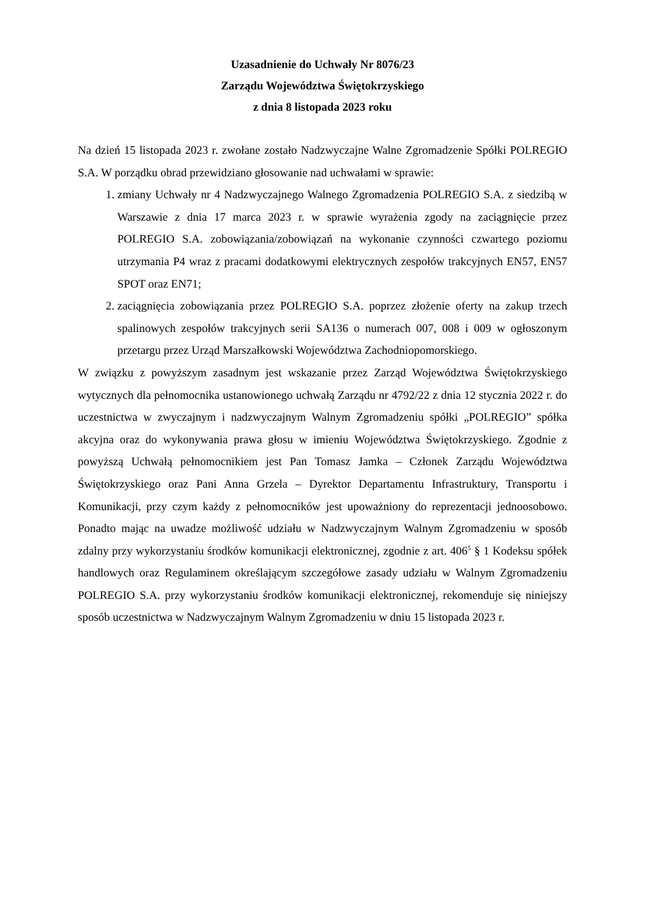Uzasadnienie do Uchwały Nr 8076/23
Zarządu Województwa Świętokrzyskiego
z dnia 8 listopada 2023 roku
Na dzień 15 listopada 2023 r. zwołane zostało Nadzwyczajne Walne Zgromadzenie Spółki POLREGIO S.A. W porządku obrad przewidziano głosowanie nad uchwałami w sprawie:
1. zmiany Uchwały nr 4 Nadzwyczajnego Walnego Zgromadzenia POLREGIO S.A. z siedzibą w Warszawie z dnia 17 marca 2023 r. w sprawie wyrażenia zgody na zaciągnięcie przez POLREGIO S.A. zobowiązania/zobowiązań na wykonanie czynności czwartego poziomu utrzymania P4 wraz z pracami dodatkowymi elektrycznych zespołów trakcyjnych EN57, EN57 SPOT oraz EN71;
2. zaciągnięcia zobowiązania przez POLREGIO S.A. poprzez złożenie oferty na zakup trzech spalinowych zespołów trakcyjnych serii SA136 o numerach 007, 008 i 009 w ogłoszonym przetargu przez Urząd Marszałkowski Województwa Zachodniopomorskiego.
W związku z powyższym zasadnym jest wskazanie przez Zarząd Województwa Świętokrzyskiego wytycznych dla pełnomocnika ustanowionego uchwałą Zarządu nr 4792/22 z dnia 12 stycznia 2022 r. do uczestnictwa w zwyczajnym i nadzwyczajnym Walnym Zgromadzeniu spółki „POLREGIO” spółka akcyjna oraz do wykonywania prawa głosu w imieniu Województwa Świętokrzyskiego. Zgodnie z powyższą Uchwałą pełnomocnikiem jest Pan Tomasz Jamka – Członek Zarządu Województwa Świętokrzyskiego oraz Pani Anna Grzela – Dyrektor Departamentu Infrastruktury, Transportu i Komunikacji, przy czym każdy z pełnomocników jest upoważniony do reprezentacji jednoosobowo. Ponadto mając na uwadze możliwość udziału w Nadzwyczajnym Walnym Zgromadzeniu w sposób zdalny przy wykorzystaniu środków komunikacji elektronicznej, zgodnie z art. 406<sup>5</sup> § 1 Kodeksu spółek handlowych oraz Regulaminem określającym szczegółowe zasady udziału w Walnym Zgromadzeniu POLREGIO S.A. przy wykorzystaniu środków komunikacji elektronicznej, rekomenduje się niniejszy sposób uczestnictwa w Nadzwyczajnym Walnym Zgromadzeniu w dniu 15 listopada 2023 r.